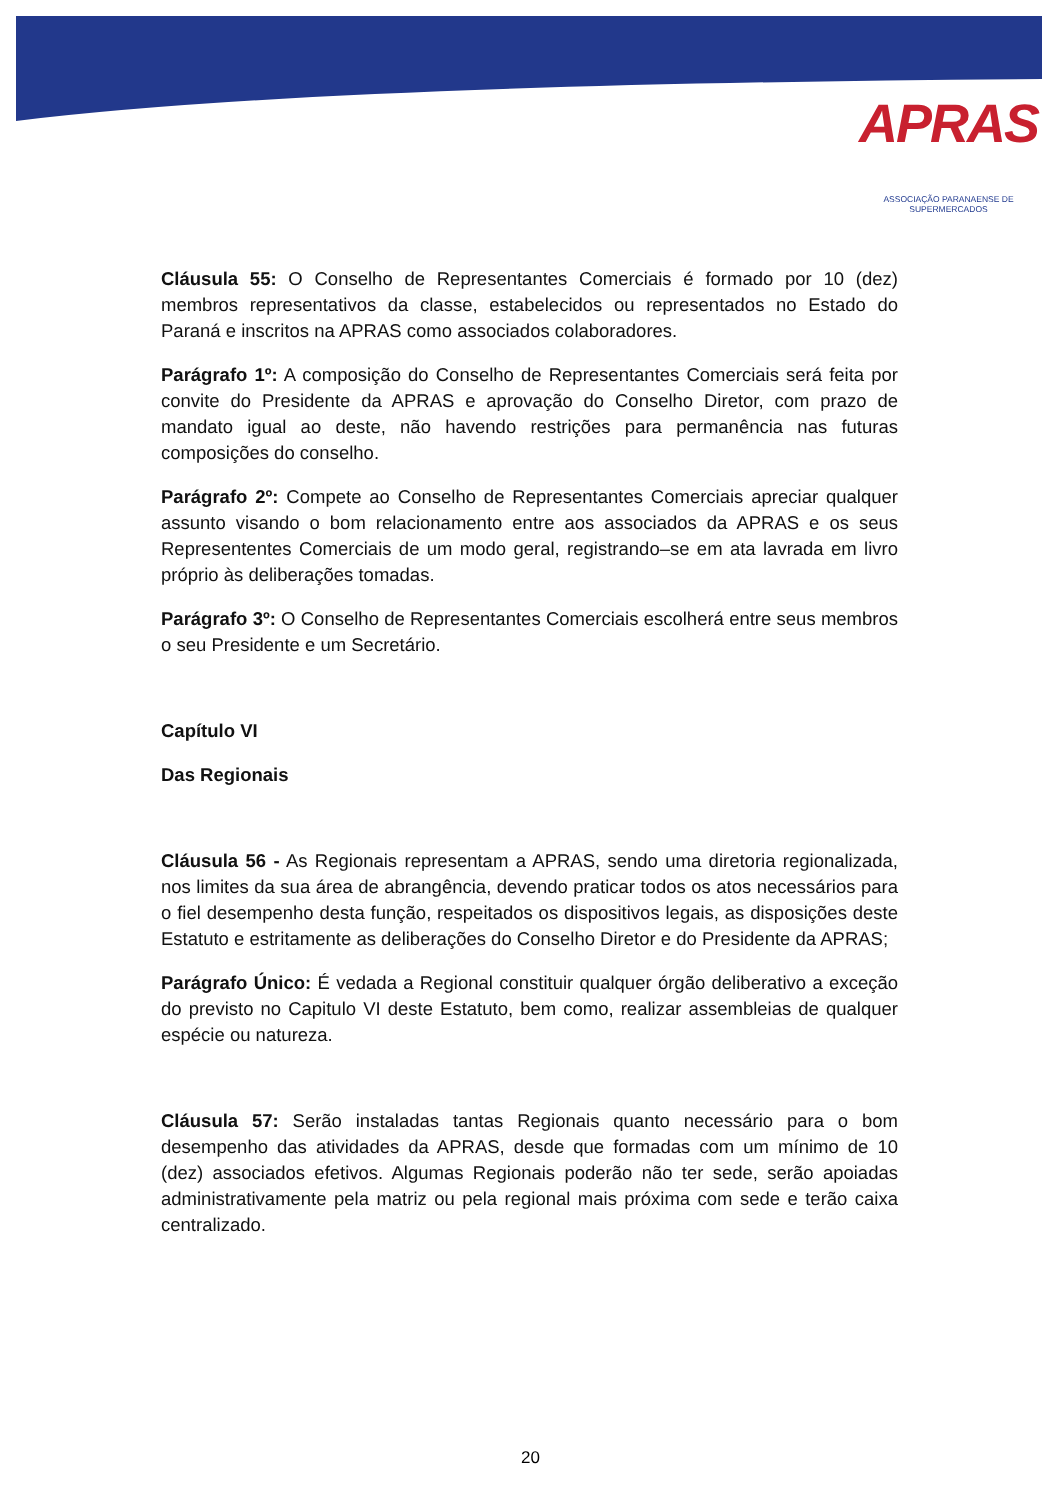APRAS
ASSOCIAÇÃO PARANAENSE DE SUPERMERCADOS
Cláusula 55: O Conselho de Representantes Comerciais é formado por 10 (dez) membros representativos da classe, estabelecidos ou representados no Estado do Paraná e inscritos na APRAS como associados colaboradores.
Parágrafo 1º: A composição do Conselho de Representantes Comerciais será feita por convite do Presidente da APRAS e aprovação do Conselho Diretor, com prazo de mandato igual ao deste, não havendo restrições para permanência nas futuras composições do conselho.
Parágrafo 2º: Compete ao Conselho de Representantes Comerciais apreciar qualquer assunto visando o bom relacionamento entre aos associados da APRAS e os seus Represententes Comerciais de um modo geral, registrando–se em ata lavrada em livro próprio às deliberações tomadas.
Parágrafo 3º: O Conselho de Representantes Comerciais escolherá entre seus membros o seu Presidente e um Secretário.
Capítulo VI
Das Regionais
Cláusula 56 - As Regionais representam a APRAS, sendo uma diretoria regionalizada, nos limites da sua área de abrangência, devendo praticar todos os atos necessários para o fiel desempenho desta função, respeitados os dispositivos legais, as disposições deste Estatuto e estritamente as deliberações do Conselho Diretor e do Presidente da APRAS;
Parágrafo Único: É vedada a Regional constituir qualquer órgão deliberativo a exceção do previsto no Capitulo VI deste Estatuto, bem como, realizar assembleias de qualquer espécie ou natureza.
Cláusula 57: Serão instaladas tantas Regionais quanto necessário para o bom desempenho das atividades da APRAS, desde que formadas com um mínimo de 10 (dez) associados efetivos. Algumas Regionais poderão não ter sede, serão apoiadas administrativamente pela matriz ou pela regional mais próxima com sede e terão caixa centralizado.
20